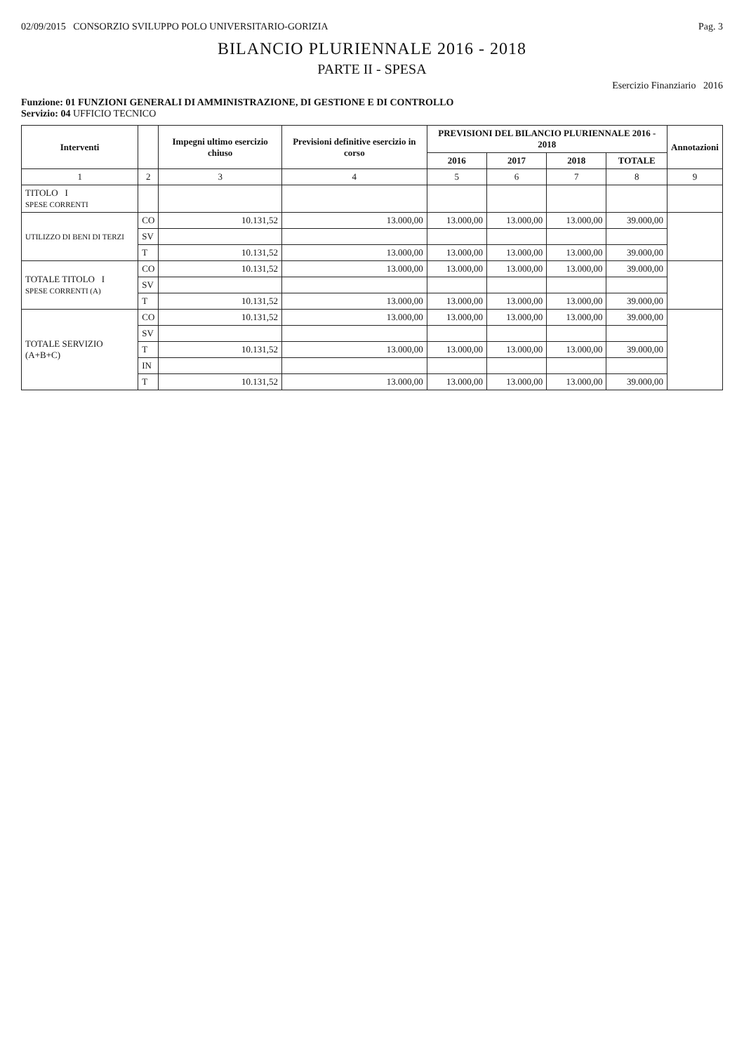02/09/2015 CONSORZIO SVILUPPO POLO UNIVERSITARIO-GORIZIA Pag. 3
BILANCIO PLURIENNALE 2016 - 2018
PARTE II - SPESA
Esercizio Finanziario 2016
Funzione: 01 FUNZIONI GENERALI DI AMMINISTRAZIONE, DI GESTIONE E DI CONTROLLO
Servizio: 04 UFFICIO TECNICO
| Interventi | | Impegni ultimo esercizio chiuso | Previsioni definitive esercizio in corso | PREVISIONI DEL BILANCIO PLURIENNALE 2016 - 2018 | | | | Annotazioni |
| --- | --- | --- | --- | --- | --- | --- | --- | --- |
| | | | | 2016 | 2017 | 2018 | TOTALE | |
| 1 | 2 | 3 | 4 | 5 | 6 | 7 | 8 | 9 |
| TITOLO I SPESE CORRENTI | | | | | | | | |
| UTILIZZO DI BENI DI TERZI | CO | 10.131,52 | 13.000,00 | 13.000,00 | 13.000,00 | 13.000,00 | 39.000,00 | |
| | SV | | | | | | | |
| | T | 10.131,52 | 13.000,00 | 13.000,00 | 13.000,00 | 13.000,00 | 39.000,00 | |
| TOTALE TITOLO I SPESE CORRENTI (A) | CO | 10.131,52 | 13.000,00 | 13.000,00 | 13.000,00 | 13.000,00 | 39.000,00 | |
| | SV | | | | | | | |
| | T | 10.131,52 | 13.000,00 | 13.000,00 | 13.000,00 | 13.000,00 | 39.000,00 | |
| TOTALE SERVIZIO (A+B+C) | CO | 10.131,52 | 13.000,00 | 13.000,00 | 13.000,00 | 13.000,00 | 39.000,00 | |
| | SV | | | | | | | |
| | T | 10.131,52 | 13.000,00 | 13.000,00 | 13.000,00 | 13.000,00 | 39.000,00 | |
| | IN | | | | | | | |
| | T | 10.131,52 | 13.000,00 | 13.000,00 | 13.000,00 | 13.000,00 | 39.000,00 | |